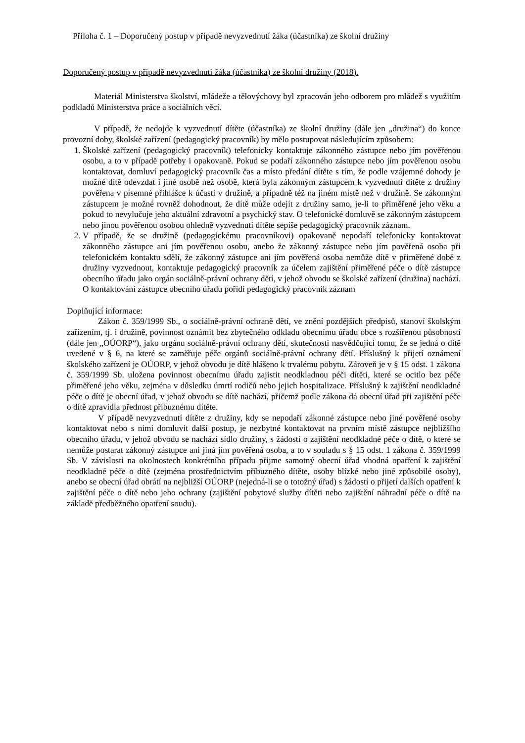Příloha č. 1 – Doporučený postup v případě nevyzvednutí žáka (účastníka) ze školní družiny
Doporučený postup v případě nevyzvednutí žáka (účastníka) ze školní družiny (2018).
Materiál Ministerstva školství, mládeže a tělovýchovy byl zpracován jeho odborem pro mládež s využitím podkladů Ministerstva práce a sociálních věcí.
V případě, že nedojde k vyzvednutí dítěte (účastníka) ze školní družiny (dále jen „družina“) do konce provozní doby, školské zařízení (pedagogický pracovník) by mělo postupovat následujícím způsobem:
1. Školské zařízení (pedagogický pracovník) telefonicky kontaktuje zákonného zástupce nebo jím pověřenou osobu, a to v případě potřeby i opakovaně. Pokud se podaří zákonného zástupce nebo jím pověřenou osobu kontaktovat, domluví pedagogický pracovník čas a místo předání dítěte s tím, že podle vzájemné dohody je možné dítě odevzdat i jiné osobě než osobě, která byla zákonným zástupcem k vyzvednutí dítěte z družiny pověřena v písemné přihlášce k účasti v družině, a případně též na jiném místě než v družině. Se zákonným zástupcem je možné rovněž dohodnout, že dítě může odejít z družiny samo, je-li to přiměřené jeho věku a pokud to nevylučuje jeho aktuální zdravotní a psychický stav. O telefonické domluvě se zákonným zástupcem nebo jinou pověřenou osobou ohledně vyzvednutí dítěte sepíše pedagogický pracovník záznam.
2. V případě, že se družině (pedagogickému pracovníkovi) opakovaně nepodaří telefonicky kontaktovat zákonného zástupce ani jím pověřenou osobu, anebo že zákonný zástupce nebo jím pověřená osoba při telefonickém kontaktu sdělí, že zákonný zástupce ani jím pověřená osoba nemůže dítě v přiměřené době z družiny vyzvednout, kontaktuje pedagogický pracovník za účelem zajištění přiměřené péče o dítě zástupce obecního úřadu jako orgán sociálně-právní ochrany dětí, v jehož obvodu se školské zařízení (družina) nachází. O kontaktování zástupce obecního úřadu pořídí pedagogický pracovník záznam
Doplňující informace:
Zákon č. 359/1999 Sb., o sociálně-právní ochraně dětí, ve znění pozdějších předpisů, stanoví školským zařízením, tj. i družině, povinnost oznámit bez zbytečného odkladu obecnímu úřadu obce s rozšířenou působností (dále jen „OÚORP“), jako orgánu sociálně-právní ochrany dětí, skutečnosti nasvědčující tomu, že se jedná o dítě uvedené v § 6, na které se zaměřuje péče orgánů sociálně-právní ochrany dětí. Příslušný k přijetí oznámení školského zařízení je OÚORP, v jehož obvodu je dítě hlášeno k trvalému pobytu. Zároveň je v § 15 odst. 1 zákona č. 359/1999 Sb. uložena povinnost obecnímu úřadu zajistit neodkladnou péči dítěti, které se ocitlo bez péče přiměřené jeho věku, zejména v důsledku úmrtí rodičů nebo jejich hospitalizace. Příslušný k zajištění neodkladné péče o dítě je obecní úřad, v jehož obvodu se dítě nachází, přičemž podle zákona dá obecní úřad při zajištění péče o dítě zpravidla přednost příbuznému dítěte.
V případě nevyzvednutí dítěte z družiny, kdy se nepodaří zákonné zástupce nebo jiné pověřené osoby kontaktovat nebo s nimi domluvit další postup, je nezbytné kontaktovat na prvním místě zástupce nejbližšího obecního úřadu, v jehož obvodu se nachází sídlo družiny, s žádostí o zajištění neodkladné péče o dítě, o které se nemůže postarat zákonný zástupce ani jiná jím pověřená osoba, a to v souladu s § 15 odst. 1 zákona č. 359/1999 Sb. V závislosti na okolnostech konkrétního případu přijme samotný obecní úřad vhodná opatření k zajištění neodkladné péče o dítě (zejména prostřednictvím příbuzného dítěte, osoby blízké nebo jiné způsobilé osoby), anebo se obecní úřad obrátí na nejbližší OÚORP (nejedná-li se o totožný úřad) s žádostí o přijetí dalších opatření k zajištění péče o dítě nebo jeho ochrany (zajištění pobytové služby dítěti nebo zajištění náhradní péče o dítě na základě předběžného opatření soudu).